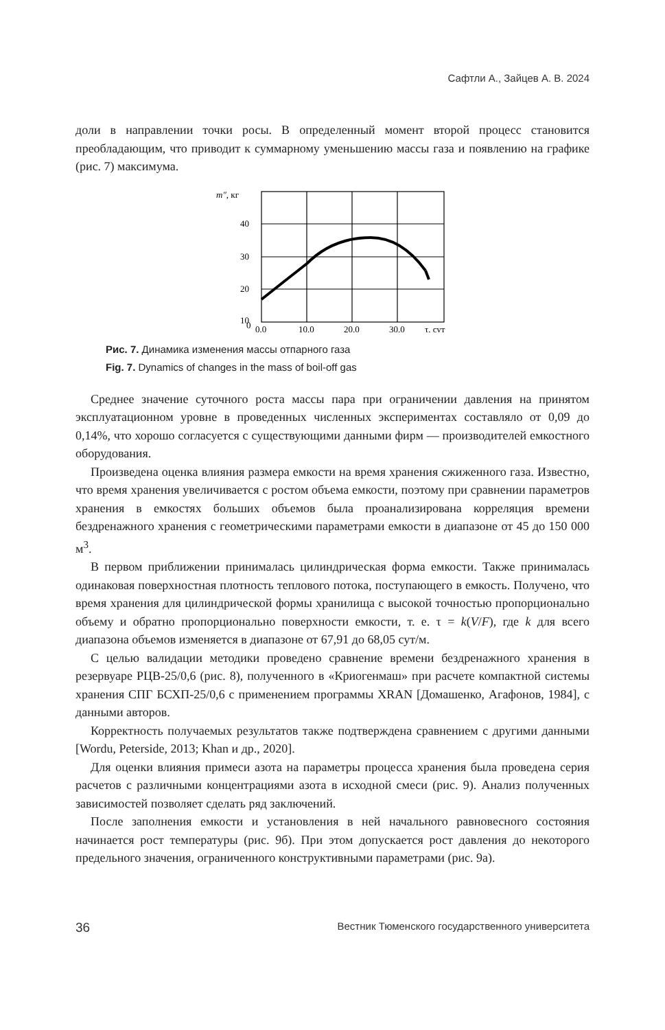Сафтли А., Зайцев А. В. 2024
доли в направлении точки росы. В определенный момент второй процесс становится преобладающим, что приводит к суммарному уменьшению массы газа и появлению на графике (рис. 7) максимума.
m″, кг
40
30
20
10
0
0,0
10,0
20,0
30,0
τ, сут
Рис. 7. Динамика изменения массы отпарного газа
Fig. 7. Dynamics of changes in the mass of boil-off gas
Среднее значение суточного роста массы пара при ограничении давления на принятом эксплуатационном уровне в проведенных численных экспериментах составляло от 0,09 до 0,14%, что хорошо согласуется с существующими данными фирм — производителей емкостного оборудования.
Произведена оценка влияния размера емкости на время хранения сжиженного газа. Известно, что время хранения увеличивается с ростом объема емкости, поэтому при сравнении параметров хранения в емкостях больших объемов была проанализирована корреляция времени бездренажного хранения с геометрическими параметрами емкости в диапазоне от 45 до 150 000 м<sup>3</sup>.
В первом приближении принималась цилиндрическая форма емкости. Также принималась одинаковая поверхностная плотность теплового потока, поступающего в емкость. Получено, что время хранения для цилиндрической формы хранилища с высокой точностью пропорционально объему и обратно пропорционально поверхности емкости, т. е. τ = k(V/F), где k для всего диапазона объемов изменяется в диапазоне от 67,91 до 68,05 сут/м.
С целью валидации методики проведено сравнение времени бездренажного хранения в резервуаре РЦВ-25/0,6 (рис. 8), полученного в «Криогенмаш» при расчете компактной системы хранения СПГ БСХП-25/0,6 с применением программы XRAN [Домашенко, Агафонов, 1984], с данными авторов.
Корректность получаемых результатов также подтверждена сравнением с другими данными [Wordu, Peterside, 2013; Khan и др., 2020].
Для оценки влияния примеси азота на параметры процесса хранения была проведена серия расчетов с различными концентрациями азота в исходной смеси (рис. 9). Анализ полученных зависимостей позволяет сделать ряд заключений.
После заполнения емкости и установления в ней начального равновесного состояния начинается рост температуры (рис. 9б). При этом допускается рост давления до некоторого предельного значения, ограниченного конструктивными параметрами (рис. 9а).
36 Вестник Тюменского государственного университета